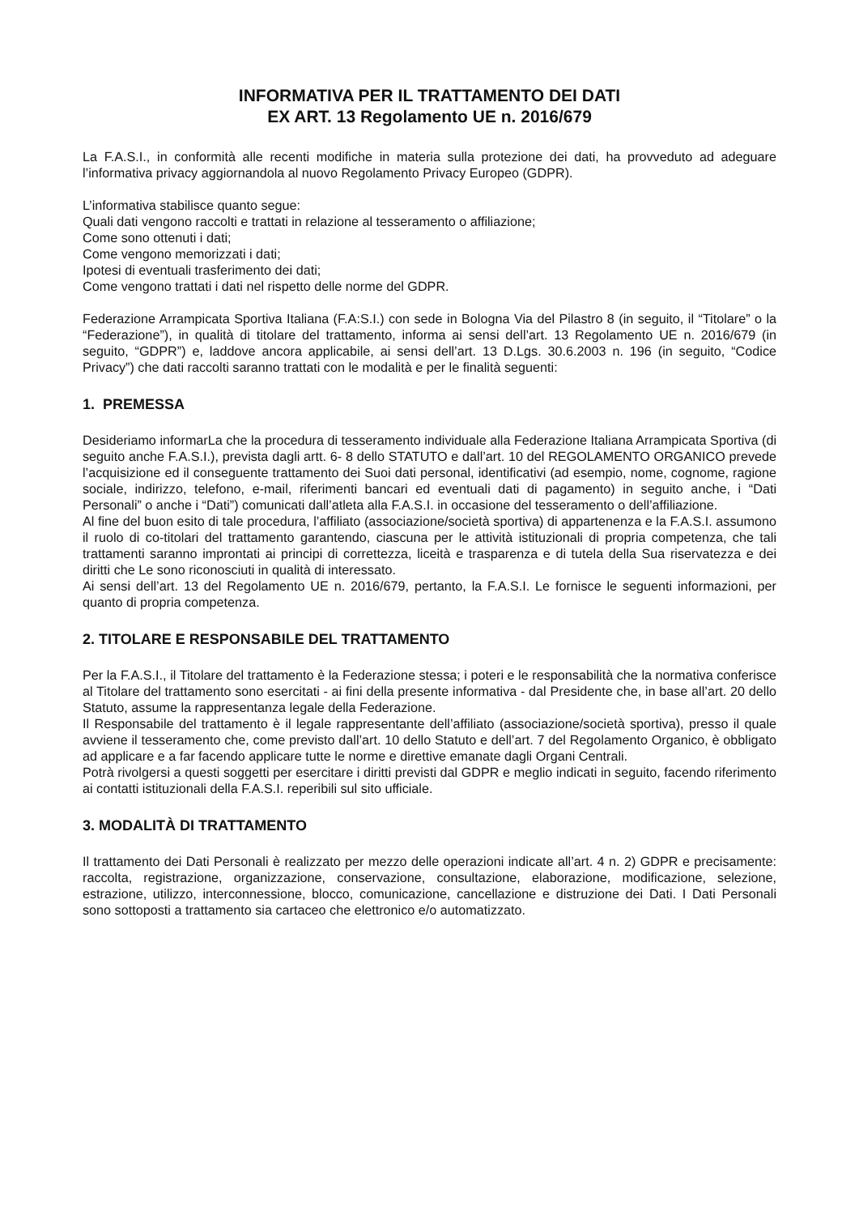INFORMATIVA PER IL TRATTAMENTO DEI DATI
EX ART. 13 Regolamento UE n. 2016/679
La F.A.S.I., in conformità alle recenti modifiche in materia sulla protezione dei dati, ha provveduto ad adeguare l’informativa privacy aggiornandola al nuovo Regolamento Privacy Europeo (GDPR).
L’informativa stabilisce quanto segue:
Quali dati vengono raccolti e trattati in relazione al tesseramento o affiliazione;
Come sono ottenuti i dati;
Come vengono memorizzati i dati;
Ipotesi di eventuali trasferimento dei dati;
Come vengono trattati i dati nel rispetto delle norme del GDPR.
Federazione Arrampicata Sportiva Italiana (F.A:S.I.) con sede in Bologna Via del Pilastro 8 (in seguito, il “Titolare” o la “Federazione”), in qualità di titolare del trattamento, informa ai sensi dell’art. 13 Regolamento UE n. 2016/679 (in seguito, “GDPR”) e, laddove ancora applicabile, ai sensi dell’art. 13 D.Lgs. 30.6.2003 n. 196 (in seguito, “Codice Privacy”) che dati raccolti saranno trattati con le modalità e per le finalità seguenti:
1. PREMESSA
Desideriamo informarLa che la procedura di tesseramento individuale alla Federazione Italiana Arrampicata Sportiva (di seguito anche F.A.S.I.), prevista dagli artt. 6- 8 dello STATUTO e dall’art. 10 del REGOLAMENTO ORGANICO prevede l’acquisizione ed il conseguente trattamento dei Suoi dati personal, identificativi (ad esempio, nome, cognome, ragione sociale, indirizzo, telefono, e-mail, riferimenti bancari ed eventuali dati di pagamento) in seguito anche, i “Dati Personali” o anche i “Dati”) comunicati dall’atleta alla F.A.S.I. in occasione del tesseramento o dell’affiliazione.
Al fine del buon esito di tale procedura, l’affiliato (associazione/società sportiva) di appartenenza e la F.A.S.I. assumono il ruolo di co-titolari del trattamento garantendo, ciascuna per le attività istituzionali di propria competenza, che tali trattamenti saranno improntati ai principi di correttezza, liceità e trasparenza e di tutela della Sua riservatezza e dei diritti che Le sono riconosciuti in qualità di interessato.
Ai sensi dell’art. 13 del Regolamento UE n. 2016/679, pertanto, la F.A.S.I. Le fornisce le seguenti informazioni, per quanto di propria competenza.
2. TITOLARE E RESPONSABILE DEL TRATTAMENTO
Per la F.A.S.I., il Titolare del trattamento è la Federazione stessa; i poteri e le responsabilità che la normativa conferisce al Titolare del trattamento sono esercitati - ai fini della presente informativa - dal Presidente che, in base all’art. 20 dello Statuto, assume la rappresentanza legale della Federazione.
Il Responsabile del trattamento è il legale rappresentante dell’affiliato (associazione/società sportiva), presso il quale avviene il tesseramento che, come previsto dall’art. 10 dello Statuto e dell’art. 7 del Regolamento Organico, è obbligato ad applicare e a far facendo applicare tutte le norme e direttive emanate dagli Organi Centrali.
Potrà rivolgersi a questi soggetti per esercitare i diritti previsti dal GDPR e meglio indicati in seguito, facendo riferimento ai contatti istituzionali della F.A.S.I. reperibili sul sito ufficiale.
3. MODALITÀ DI TRATTAMENTO
Il trattamento dei Dati Personali è realizzato per mezzo delle operazioni indicate all’art. 4 n. 2) GDPR e precisamente: raccolta, registrazione, organizzazione, conservazione, consultazione, elaborazione, modificazione, selezione, estrazione, utilizzo, interconnessione, blocco, comunicazione, cancellazione e distruzione dei Dati. I Dati Personali sono sottoposti a trattamento sia cartaceo che elettronico e/o automatizzato.